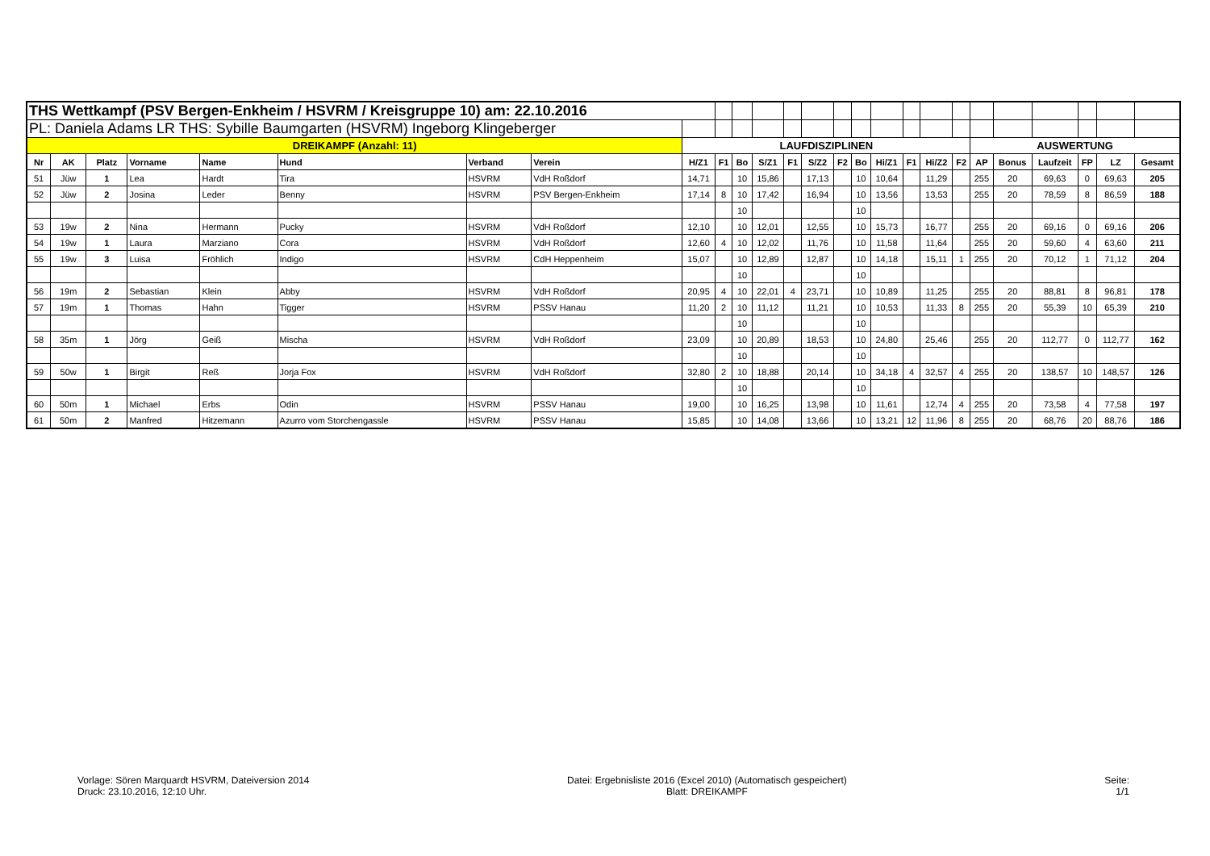| THS Wettkampf (PSV Bergen-Enkheim / HSVRM / Kreisgruppe 10) am: 22.10.2016 | | | | | | | | | | | | | | | | | | | | | | | | | |
| PL: Daniela Adams LR THS: Sybille Baumgarten (HSVRM) Ingeborg Klingeberger | | | | | | | | | | | | | | | | | | | | | | | | | |
| DREIKAMPF (Anzahl: 11) | | | | | | | | LAUFDISZIPLINEN | | | | | | | | | | | | AUSWERTUNG | | | | | |
| Nr | AK | Platz | Vorname | Name | Hund | Verband | Verein | H/Z1 | F1 | Bo | S/Z1 | F1 | S/Z2 | F2 | Bo | Hi/Z1 | F1 | Hi/Z2 | F2 | AP | Bonus | Laufzeit | FP | LZ | Gesamt |
| 51 | Jüw | 1 | Lea | Hardt | Tira | HSVRM | VdH Roßdorf | 14,71 | | 10 | 15,86 | | 17,13 | | 10 | 10,64 | | 11,29 | | 255 | 20 | 69,63 | 0 | 69,63 | 205 |
| 52 | Jüw | 2 | Josina | Leder | Benny | HSVRM | PSV Bergen-Enkheim | 17,14 | 8 | 10 | 17,42 | | 16,94 | | 10 | 13,56 | | 13,53 | | 255 | 20 | 78,59 | 8 | 86,59 | 188 |
| | | | | | | | | | | 10 | | | | | 10 | | | | | | | | | | |
| 53 | 19w | 2 | Nina | Hermann | Pucky | HSVRM | VdH Roßdorf | 12,10 | | 10 | 12,01 | | 12,55 | | 10 | 15,73 | | 16,77 | | 255 | 20 | 69,16 | 0 | 69,16 | 206 |
| 54 | 19w | 1 | Laura | Marziano | Cora | HSVRM | VdH Roßdorf | 12,60 | 4 | 10 | 12,02 | | 11,76 | | 10 | 11,58 | | 11,64 | | 255 | 20 | 59,60 | 4 | 63,60 | 211 |
| 55 | 19w | 3 | Luisa | Fröhlich | Indigo | HSVRM | CdH Heppenheim | 15,07 | | 10 | 12,89 | | 12,87 | | 10 | 14,18 | | 15,11 | 1 | 255 | 20 | 70,12 | 1 | 71,12 | 204 |
| | | | | | | | | | | 10 | | | | | 10 | | | | | | | | | | |
| 56 | 19m | 2 | Sebastian | Klein | Abby | HSVRM | VdH Roßdorf | 20,95 | 4 | 10 | 22,01 | 4 | 23,71 | | 10 | 10,89 | | 11,25 | | 255 | 20 | 88,81 | 8 | 96,81 | 178 |
| 57 | 19m | 1 | Thomas | Hahn | Tigger | HSVRM | PSSV Hanau | 11,20 | 2 | 10 | 11,12 | | 11,21 | | 10 | 10,53 | | 11,33 | 8 | 255 | 20 | 55,39 | 10 | 65,39 | 210 |
| | | | | | | | | | | 10 | | | | | 10 | | | | | | | | | | |
| 58 | 35m | 1 | Jörg | Geiß | Mischa | HSVRM | VdH Roßdorf | 23,09 | | 10 | 20,89 | | 18,53 | | 10 | 24,80 | | 25,46 | | 255 | 20 | 112,77 | 0 | 112,77 | 162 |
| | | | | | | | | | | 10 | | | | | 10 | | | | | | | | | | |
| 59 | 50w | 1 | Birgit | Reß | Jorja Fox | HSVRM | VdH Roßdorf | 32,80 | 2 | 10 | 18,88 | | 20,14 | | 10 | 34,18 | 4 | 32,57 | 4 | 255 | 20 | 138,57 | 10 | 148,57 | 126 |
| | | | | | | | | | | 10 | | | | | 10 | | | | | | | | | | |
| 60 | 50m | 1 | Michael | Erbs | Odin | HSVRM | PSSV Hanau | 19,00 | | 10 | 16,25 | | 13,98 | | 10 | 11,61 | | 12,74 | 4 | 255 | 20 | 73,58 | 4 | 77,58 | 197 |
| 61 | 50m | 2 | Manfred | Hitzemann | Azurro vom Storchengassle | HSVRM | PSSV Hanau | 15,85 | | 10 | 14,08 | | 13,66 | | 10 | 13,21 | 12 | 11,96 | 8 | 255 | 20 | 68,76 | 20 | 88,76 | 186 |
Vorlage: Sören Marquardt HSVRM, Dateiversion 2014
Druck: 23.10.2016, 12:10 Uhr.
Datei: Ergebnisliste 2016 (Excel 2010) (Automatisch gespeichert)
Blatt: DREIKAMPF
Seite:
1/1